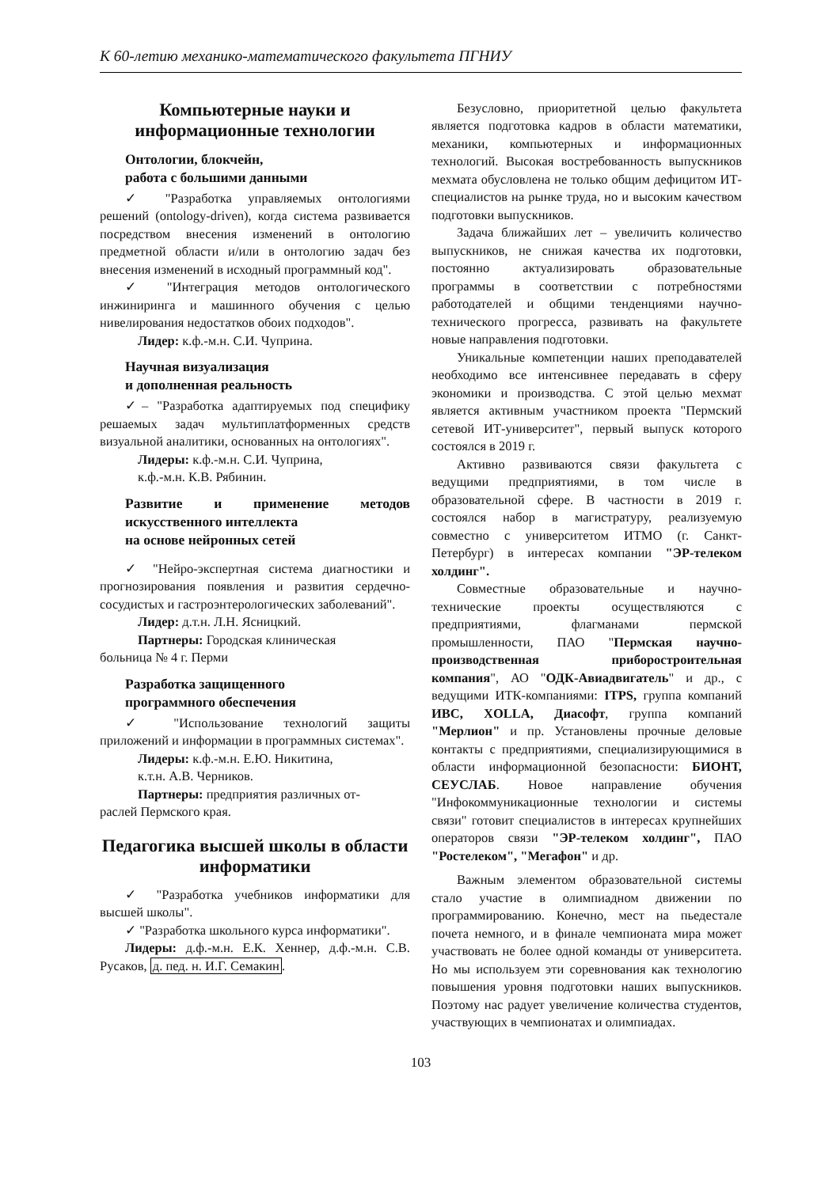К 60-летию механико-математического факультета ПГНИУ
Компьютерные науки и информационные технологии
Онтологии, блокчейн,
работа с большими данными
✓ "Разработка управляемых онтологиями решений (ontology-driven), когда система развивается посредством внесения изменений в онтологию предметной области и/или в онтологию задач без внесения изменений в исходный программный код".
✓ "Интеграция методов онтологического инжиниринга и машинного обучения с целью нивелирования недостатков обоих подходов".
Лидер: к.ф.-м.н. С.И. Чуприна.
Научная визуализация
и дополненная реальность
✓– "Разработка адаптируемых под специфику решаемых задач мультиплатформенных средств визуальной аналитики, основанных на онтологиях".
Лидеры: к.ф.-м.н. С.И. Чуприна,
к.ф.-м.н. К.В. Рябинин.
Развитие и применение методов искусственного интеллекта
на основе нейронных сетей
✓ "Нейро-экспертная система диагностики и прогнозирования появления и развития сердечно-сосудистых и гастроэнтерологических заболеваний".
Лидер: д.т.н. Л.Н. Ясницкий.
Партнеры: Городская клиническая
больница № 4 г. Перми
Разработка защищенного
программного обеспечения
✓ "Использование технологий защиты приложений и информации в программных системах".
Лидеры: к.ф.-м.н. Е.Ю. Никитина,
к.т.н. А.В. Черников.
Партнеры: предприятия различных от-
раслей Пермского края.
Педагогика высшей школы в области информатики
✓ "Разработка учебников информатики для высшей школы".
✓ "Разработка школьного курса информатики".
Лидеры: д.ф.-м.н. Е.К. Хеннер, д.ф.-м.н. С.В. Русаков, д. пед. н. И.Г. Семакин.
Безусловно, приоритетной целью факультета является подготовка кадров в области математики, механики, компьютерных и информационных технологий. Высокая востребованность выпускников мехмата обусловлена не только общим дефицитом ИТ-специалистов на рынке труда, но и высоким качеством подготовки выпускников.
Задача ближайших лет – увеличить количество выпускников, не снижая качества их подготовки, постоянно актуализировать образовательные программы в соответствии с потребностями работодателей и общими тенденциями научно-технического прогресса, развивать на факультете новые направления подготовки.
Уникальные компетенции наших преподавателей необходимо все интенсивнее передавать в сферу экономики и производства. С этой целью мехмат является активным участником проекта "Пермский сетевой ИТ-университет", первый выпуск которого состоялся в 2019 г.
Активно развиваются связи факультета с ведущими предприятиями, в том числе в образовательной сфере. В частности в 2019 г. состоялся набор в магистратуру, реализуемую совместно с университетом ИТМО (г. Санкт-Петербург) в интересах компании "ЭР-телеком холдинг".
Совместные образовательные и научно-технические проекты осуществляются с предприятиями, флагманами пермской промышленности, ПАО "Пермская научно-производственная приборостроительная компания", АО "ОДК-Авиадвигатель" и др., с ведущими ИТК-компаниями: ITPS, группа компаний ИВС, XOLLA, Диасофт, группа компаний "Мерлион" и пр. Установлены прочные деловые контакты с предприятиями, специализирующимися в области информационной безопасности: БИОНТ, СЕУСЛАБ. Новое направление обучения "Инфокоммуникационные технологии и системы связи" готовит специалистов в интересах крупнейших операторов связи "ЭР-телеком холдинг", ПАО "Ростелеком", "Мегафон" и др.
Важным элементом образовательной системы стало участие в олимпиадном движении по программированию. Конечно, мест на пьедестале почета немного, и в финале чемпионата мира может участвовать не более одной команды от университета. Но мы используем эти соревнования как технологию повышения уровня подготовки наших выпускников. Поэтому нас радует увеличение количества студентов, участвующих в чемпионатах и олимпиадах.
103